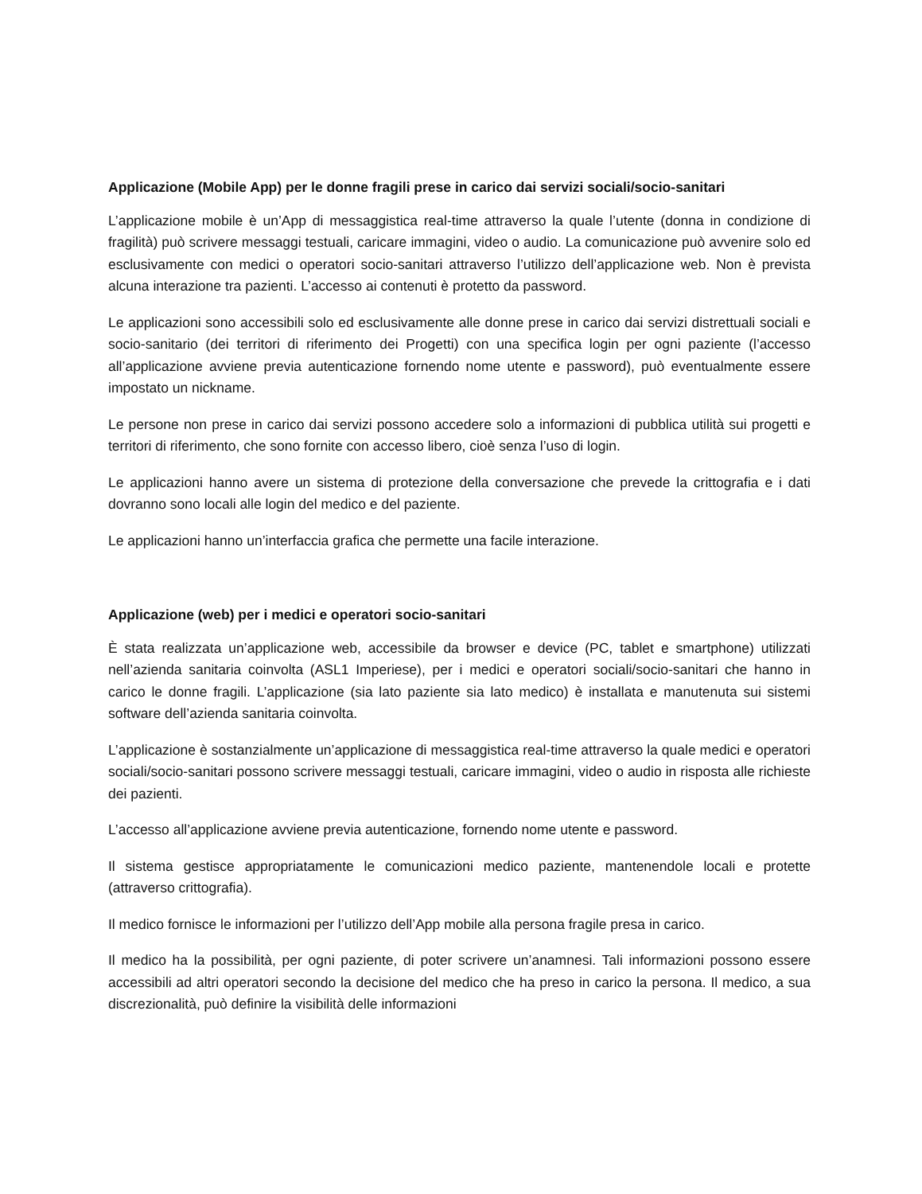Applicazione (Mobile App) per le donne fragili prese in carico dai servizi sociali/socio-sanitari
L’applicazione mobile è un’App di messaggistica real-time attraverso la quale l’utente (donna in condizione di fragilità) può scrivere messaggi testuali, caricare immagini, video o audio. La comunicazione può avvenire solo ed esclusivamente con medici o operatori socio-sanitari attraverso l’utilizzo dell’applicazione web. Non è prevista alcuna interazione tra pazienti. L’accesso ai contenuti è protetto da password.
Le applicazioni sono accessibili solo ed esclusivamente alle donne prese in carico dai servizi distrettuali sociali e socio-sanitario (dei territori di riferimento dei Progetti) con una specifica login per ogni paziente (l’accesso all’applicazione avviene previa autenticazione fornendo nome utente e password), può eventualmente essere impostato un nickname.
Le persone non prese in carico dai servizi possono accedere solo a informazioni di pubblica utilità sui progetti e territori di riferimento, che sono fornite con accesso libero, cioè senza l’uso di login.
Le applicazioni hanno avere un sistema di protezione della conversazione che prevede la crittografia e i dati dovranno sono locali alle login del medico e del paziente.
Le applicazioni hanno un’interfaccia grafica che permette una facile interazione.
Applicazione (web) per i medici e operatori socio-sanitari
È stata realizzata un’applicazione web, accessibile da browser e device (PC, tablet e smartphone) utilizzati nell’azienda sanitaria coinvolta (ASL1 Imperiese), per i medici e operatori sociali/socio-sanitari che hanno in carico le donne fragili. L’applicazione (sia lato paziente sia lato medico) è installata e manutenuta sui sistemi software dell’azienda sanitaria coinvolta.
L’applicazione è sostanzialmente un’applicazione di messaggistica real-time attraverso la quale medici e operatori sociali/socio-sanitari possono scrivere messaggi testuali, caricare immagini, video o audio in risposta alle richieste dei pazienti.
L’accesso all’applicazione avviene previa autenticazione, fornendo nome utente e password.
Il sistema gestisce appropriatamente le comunicazioni medico paziente, mantenendole locali e protette (attraverso crittografia).
Il medico fornisce le informazioni per l’utilizzo dell’App mobile alla persona fragile presa in carico.
Il medico ha la possibilità, per ogni paziente, di poter scrivere un’anamnesi. Tali informazioni possono essere accessibili ad altri operatori secondo la decisione del medico che ha preso in carico la persona. Il medico, a sua discrezionalità, può definire la visibilità delle informazioni